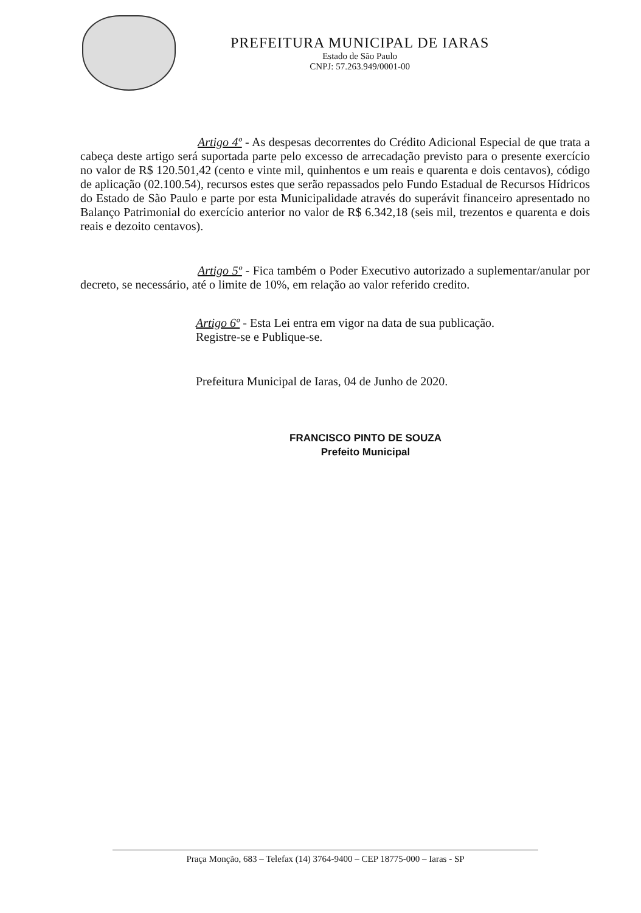PREFEITURA MUNICIPAL DE IARAS
Estado de São Paulo
CNPJ: 57.263.949/0001-00
Artigo 4º - As despesas decorrentes do Crédito Adicional Especial de que trata a cabeça deste artigo será suportada parte pelo excesso de arrecadação previsto para o presente exercício no valor de R$ 120.501,42 (cento e vinte mil, quinhentos e um reais e quarenta e dois centavos), código de aplicação (02.100.54), recursos estes que serão repassados pelo Fundo Estadual de Recursos Hídricos do Estado de São Paulo e parte por esta Municipalidade através do superávit financeiro apresentado no Balanço Patrimonial do exercício anterior no valor de R$ 6.342,18 (seis mil, trezentos e quarenta e dois reais e dezoito centavos).
Artigo 5º - Fica também o Poder Executivo autorizado a suplementar/anular por decreto, se necessário, até o limite de 10%, em relação ao valor referido credito.
Artigo 6º - Esta Lei entra em vigor na data de sua publicação.
Registre-se e Publique-se.
Prefeitura Municipal de Iaras, 04 de Junho de 2020.
FRANCISCO PINTO DE SOUZA
Prefeito Municipal
Praça Monção, 683 – Telefax (14) 3764-9400 – CEP 18775-000 – Iaras - SP